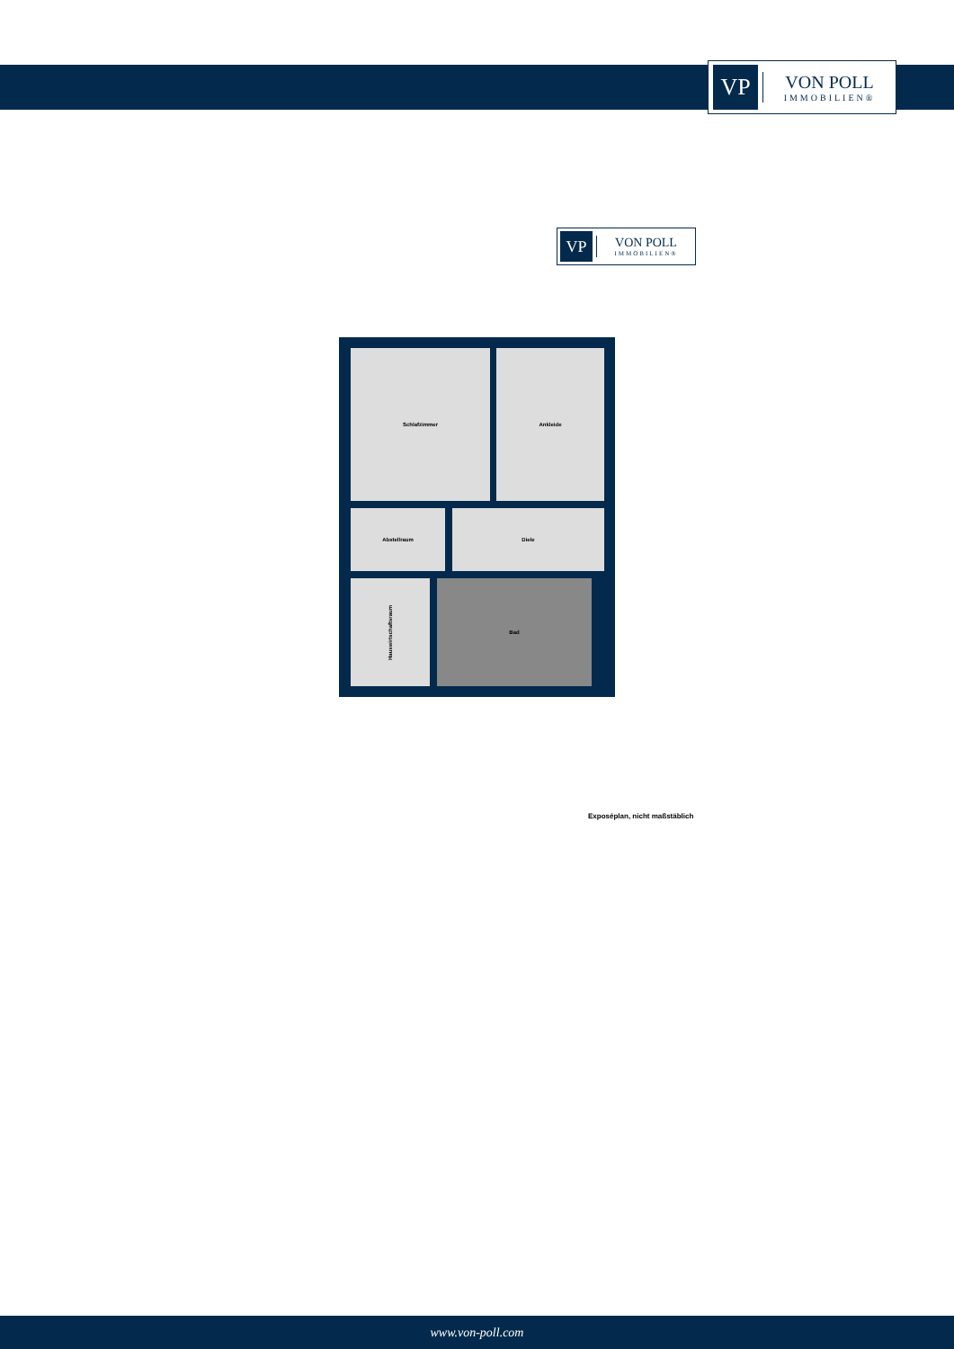VP
VON POLL
IMMOBILIEN®
VP
VON POLL
IMMOBILIEN®
Schlafzimmer Ankleide
Abstellraum Diele
Hauswirtschaftsraum
Bad
Exposéplan, nicht maßstäblich
www.von-poll.com